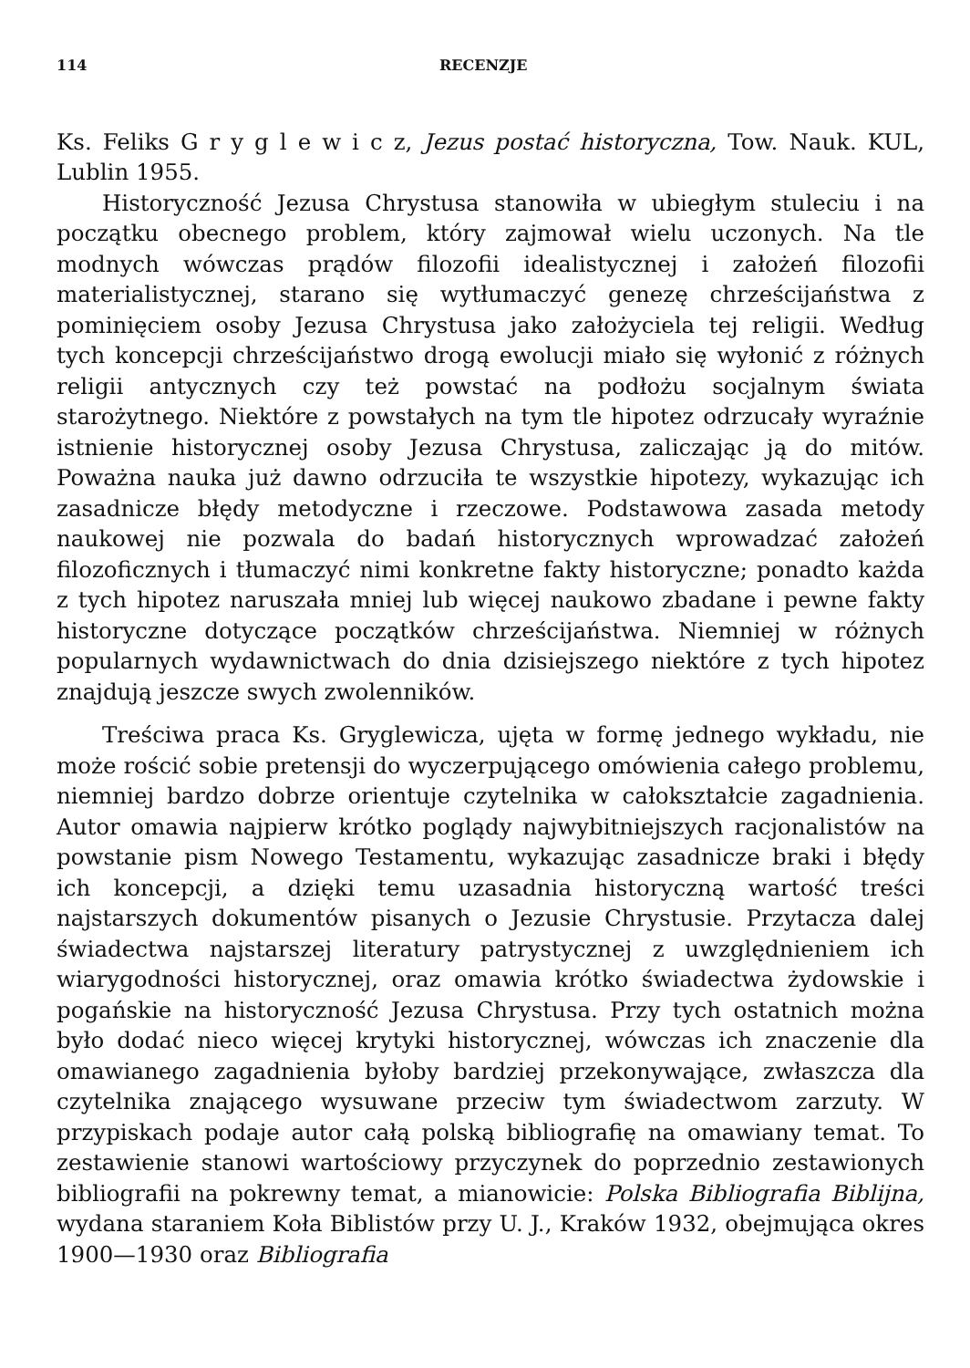114 RECENZJE
Ks. Feliks G r y g l e w i c z, Jezus postać historyczna, Tow. Nauk. KUL, Lublin 1955.
Historyczność Jezusa Chrystusa stanowiła w ubiegłym stuleciu i na początku obecnego problem, który zajmował wielu uczonych. Na tle modnych wówczas prądów filozofii idealistycznej i założeń filozofii materialistycznej, starano się wytłumaczyć genezę chrześcijaństwa z pominięciem osoby Jezusa Chrystusa jako założyciela tej religii. Według tych koncepcji chrześcijaństwo drogą ewolucji miało się wyłonić z różnych religii antycznych czy też powstać na podłożu socjalnym świata starożytnego. Niektóre z powstałych na tym tle hipotez odrzucały wyraźnie istnienie historycznej osoby Jezusa Chrystusa, zaliczając ją do mitów. Poważna nauka już dawno odrzuciła te wszystkie hipotezy, wykazując ich zasadnicze błędy metodyczne i rzeczowe. Podstawowa zasada metody naukowej nie pozwala do badań historycznych wprowadzać założeń filozoficznych i tłumaczyć nimi konkretne fakty historyczne; ponadto każda z tych hipotez naruszała mniej lub więcej naukowo zbadane i pewne fakty historyczne dotyczące początków chrześcijaństwa. Niemniej w różnych popularnych wydawnictwach do dnia dzisiejszego niektóre z tych hipotez znajdują jeszcze swych zwolenników.
Treściwa praca Ks. Gryglewicza, ujęta w formę jednego wykładu, nie może rościć sobie pretensji do wyczerpującego omówienia całego problemu, niemniej bardzo dobrze orientuje czytelnika w całokształcie zagadnienia. Autor omawia najpierw krótko poglądy najwybitniejszych racjonalistów na powstanie pism Nowego Testamentu, wykazując zasadnicze braki i błędy ich koncepcji, a dzięki temu uzasadnia historyczną wartość treści najstarszych dokumentów pisanych o Jezusie Chrystusie. Przytacza dalej świadectwa najstarszej literatury patrystycznej z uwzględnieniem ich wiarygodności historycznej, oraz omawia krótko świadectwa żydowskie i pogańskie na historyczność Jezusa Chrystusa. Przy tych ostatnich można było dodać nieco więcej krytyki historycznej, wówczas ich znaczenie dla omawianego zagadnienia byłoby bardziej przekonywające, zwłaszcza dla czytelnika znającego wysuwane przeciw tym świadectwom zarzuty. W przypiskach podaje autor całą polską bibliografię na omawiany temat. To zestawienie stanowi wartościowy przyczynek do poprzednio zestawionych bibliografii na pokrewny temat, a mianowicie: Polska Bibliografia Biblijna, wydana staraniem Koła Biblistów przy U. J., Kraków 1932, obejmująca okres 1900—1930 oraz Bibliografia